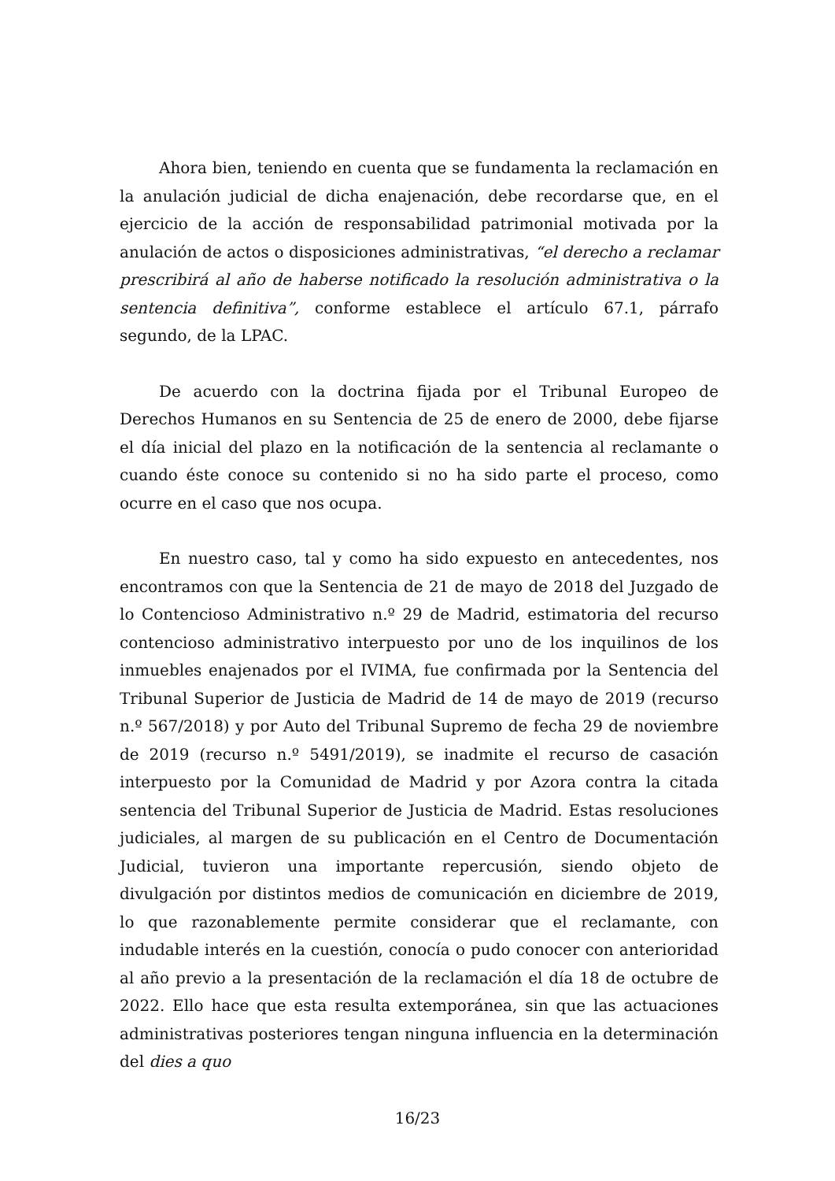Ahora bien, teniendo en cuenta que se fundamenta la reclamación en la anulación judicial de dicha enajenación, debe recordarse que, en el ejercicio de la acción de responsabilidad patrimonial motivada por la anulación de actos o disposiciones administrativas, “el derecho a reclamar prescribirá al año de haberse notificado la resolución administrativa o la sentencia definitiva”, conforme establece el artículo 67.1, párrafo segundo, de la LPAC.
De acuerdo con la doctrina fijada por el Tribunal Europeo de Derechos Humanos en su Sentencia de 25 de enero de 2000, debe fijarse el día inicial del plazo en la notificación de la sentencia al reclamante o cuando éste conoce su contenido si no ha sido parte el proceso, como ocurre en el caso que nos ocupa.
En nuestro caso, tal y como ha sido expuesto en antecedentes, nos encontramos con que la Sentencia de 21 de mayo de 2018 del Juzgado de lo Contencioso Administrativo n.º 29 de Madrid, estimatoria del recurso contencioso administrativo interpuesto por uno de los inquilinos de los inmuebles enajenados por el IVIMA, fue confirmada por la Sentencia del Tribunal Superior de Justicia de Madrid de 14 de mayo de 2019 (recurso n.º 567/2018) y por Auto del Tribunal Supremo de fecha 29 de noviembre de 2019 (recurso n.º 5491/2019), se inadmite el recurso de casación interpuesto por la Comunidad de Madrid y por Azora contra la citada sentencia del Tribunal Superior de Justicia de Madrid. Estas resoluciones judiciales, al margen de su publicación en el Centro de Documentación Judicial, tuvieron una importante repercusión, siendo objeto de divulgación por distintos medios de comunicación en diciembre de 2019, lo que razonablemente permite considerar que el reclamante, con indudable interés en la cuestión, conocía o pudo conocer con anterioridad al año previo a la presentación de la reclamación el día 18 de octubre de 2022. Ello hace que esta resulta extemporánea, sin que las actuaciones administrativas posteriores tengan ninguna influencia en la determinación del dies a quo
16/23